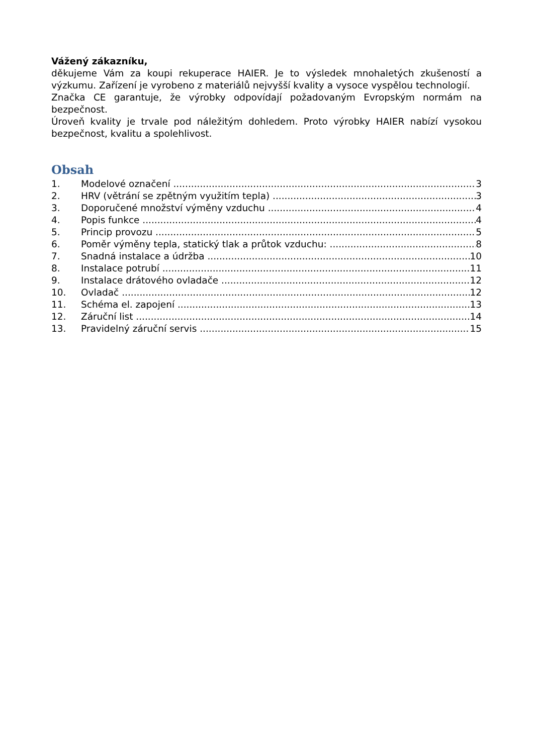Vážený zákazníku,
děkujeme Vám za koupi rekuperace HAIER. Je to výsledek mnohaletých zkušeností a výzkumu. Zařízení je vyrobeno z materiálů nejvyšší kvality a vysoce vyspělou technologií.
Značka CE garantuje, že výrobky odpovídají požadovaným Evropským normám na bezpečnost.
Úroveň kvality je trvale pod náležitým dohledem. Proto výrobky HAIER nabízí vysokou bezpečnost, kvalitu a spolehlivost.
Obsah
1. Modelové označení 3
2. HRV (větrání se zpětným využitím tepla) 3
3. Doporučené množství výměny vzduchu 4
4. Popis funkce 4
5. Princip provozu 5
6. Poměr výměny tepla, statický tlak a průtok vzduchu: 8
7. Snadná instalace a údržba 10
8. Instalace potrubí 11
9. Instalace drátového ovladače 12
10. Ovladač 12
11. Schéma el. zapojení 13
12. Záruční list 14
13. Pravidelný záruční servis 15